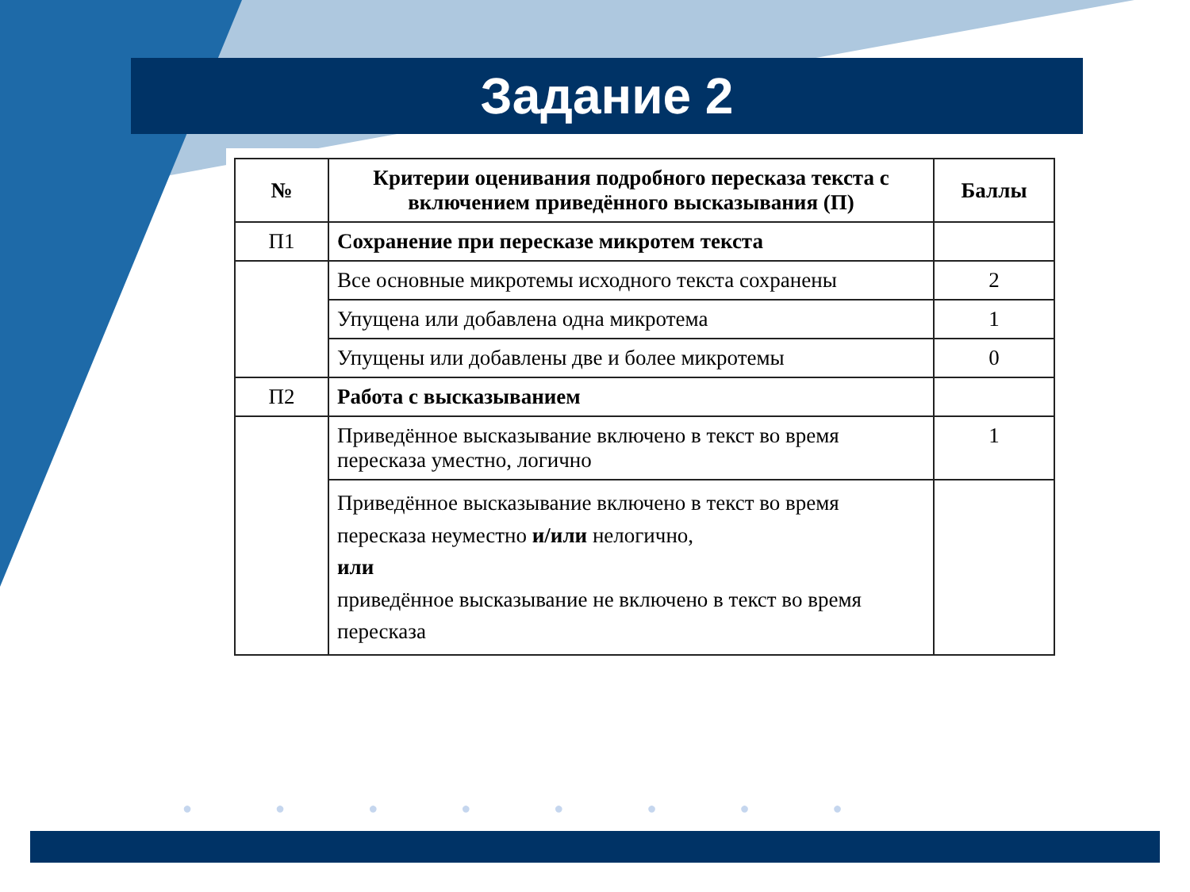Задание 2
| № | Критерии оценивания подробного пересказа текста с включением приведённого высказывания (П) | Баллы |
| --- | --- | --- |
| П1 | Сохранение при пересказе микротем текста | |
| | Все основные микротемы исходного текста сохранены | 2 |
| | Упущена или добавлена одна микротема | 1 |
| | Упущены или добавлены две и более микротемы | 0 |
| П2 | Работа с высказыванием | |
| | Приведённое высказывание включено в текст во время пересказа уместно, логично | 1 |
| | Приведённое высказывание включено в текст во время пересказа неуместно и/или нелогично, или приведённое высказывание не включено в текст во время пересказа | |
● ● ● ● ● ● ● ●